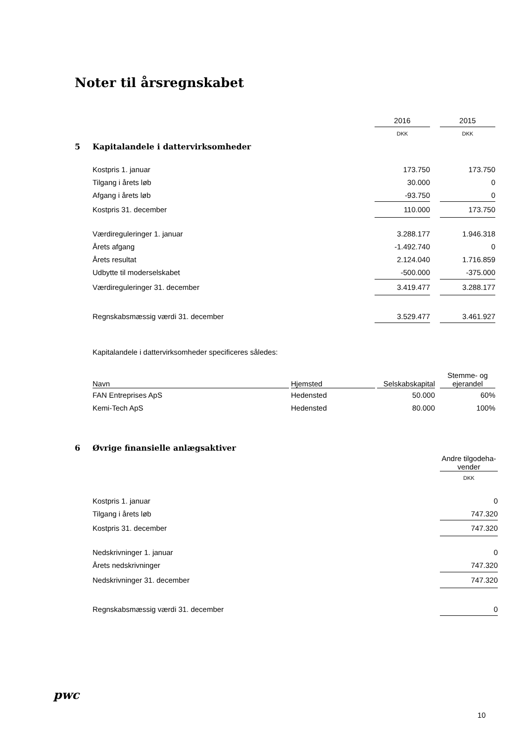Noter til årsregnskabet
| | | 2016 | | 2015 |
| | | DKK | | DKK |
| 5 | Kapitalandele i dattervirksomheder | | | |
| | Kostpris 1. januar | 173.750 | | 173.750 |
| | Tilgang i årets løb | 30.000 | | 0 |
| | Afgang i årets løb | -93.750 | | 0 |
| | Kostpris 31. december | 110.000 | | 173.750 |
| | Værdireguleringer 1. januar | 3.288.177 | | 1.946.318 |
| | Årets afgang | -1.492.740 | | 0 |
| | Årets resultat | 2.124.040 | | 1.716.859 |
| | Udbytte til moderselskabet | -500.000 | | -375.000 |
| | Værdireguleringer 31. december | 3.419.477 | | 3.288.177 |
| | Regnskabsmæssig værdi 31. december | 3.529.477 | | 3.461.927 |
Kapitalandele i dattervirksomheder specificeres således:
| Navn | | Hjemsted | | Selskabskapital | | Stemme- og ejerandel |
| --- | --- | --- | --- | --- | --- | --- |
| FAN Entreprises ApS | | Hedensted | | 50.000 | | 60% |
| Kemi-Tech ApS | | Hedensted | | 80.000 | | 100% |
| 6 | Øvrige finansielle anlægsaktiver | |
| | | Andre tilgodeha- vender |
| | | DKK |
| | Kostpris 1. januar | 0 |
| | Tilgang i årets løb | 747.320 |
| | Kostpris 31. december | 747.320 |
| | Nedskrivninger 1. januar | 0 |
| | Årets nedskrivninger | 747.320 |
| | Nedskrivninger 31. december | 747.320 |
| | Regnskabsmæssig værdi 31. december | 0 |
pwc
10